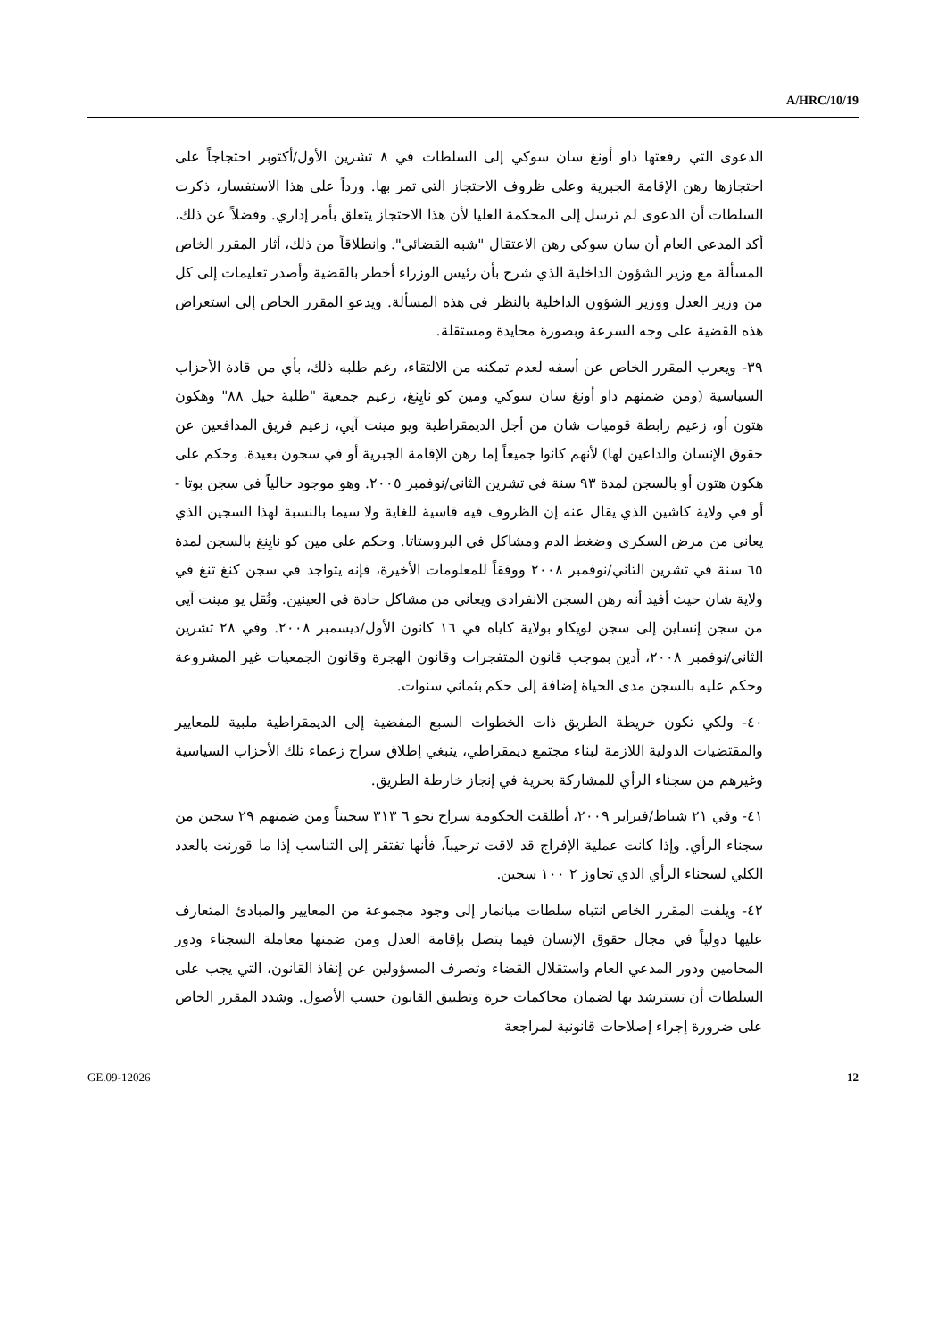A/HRC/10/19
الدعوى التي رفعتها داو أونغ سان سوكي إلى السلطات في ٨ تشرين الأول/أكتوبر احتجاجاً على احتجازها رهن الإقامة الجبرية وعلى ظروف الاحتجاز التي تمر بها. ورداً على هذا الاستفسار، ذكرت السلطات أن الدعوى لم ترسل إلى المحكمة العليا لأن هذا الاحتجاز يتعلق بأمر إداري. وفضلاً عن ذلك، أكد المدعي العام أن سان سوكي رهن الاعتقال "شبه القضائي". وانطلاقاً من ذلك، أثار المقرر الخاص المسألة مع وزير الشؤون الداخلية الذي شرح بأن رئيس الوزراء أخطر بالقضية وأصدر تعليمات إلى كل من وزير العدل ووزير الشؤون الداخلية بالنظر في هذه المسألة. ويدعو المقرر الخاص إلى استعراض هذه القضية على وجه السرعة وبصورة محايدة ومستقلة.
٣٩- ويعرب المقرر الخاص عن أسفه لعدم تمكنه من الالتقاء، رغم طلبه ذلك، بأي من قادة الأحزاب السياسية (ومن ضمنهم داو أونغ سان سوكي ومين كو نايِنغ، زعيم جمعية "طلبة جيل ٨٨" وهكون هتون أو، زعيم رابطة قوميات شان من أجل الديمقراطية ويو مينت آيي، زعيم فريق المدافعين عن حقوق الإنسان والداعين لها) لأنهم كانوا جميعاً إما رهن الإقامة الجبرية أو في سجون بعيدة. وحكم على هكون هتون أو بالسجن لمدة ٩٣ سنة في تشرين الثاني/نوفمبر ٢٠٠٥. وهو موجود حالياً في سجن بوتا - أو في ولاية كاشين الذي يقال عنه إن الظروف فيه قاسية للغاية ولا سيما بالنسبة لهذا السجين الذي يعاني من مرض السكري وضغط الدم ومشاكل في البروستاتا. وحكم على مين كو نايِنغ بالسجن لمدة ٦٥ سنة في تشرين الثاني/نوفمبر ٢٠٠٨ ووفقاً للمعلومات الأخيرة، فإنه يتواجد في سجن كنغ تنغ في ولاية شان حيث أفيد أنه رهن السجن الانفرادي ويعاني من مشاكل حادة في العينين. ونُقل يو مينت آيي من سجن إنساين إلى سجن لويكاو بولاية كاياه في ١٦ كانون الأول/ديسمبر ٢٠٠٨. وفي ٢٨ تشرين الثاني/نوفمبر ٢٠٠٨، أدين بموجب قانون المتفجرات وقانون الهجرة وقانون الجمعيات غير المشروعة وحكم عليه بالسجن مدى الحياة إضافة إلى حكم بثماني سنوات.
٤٠- ولكي تكون خريطة الطريق ذات الخطوات السبع المفضية إلى الديمقراطية ملبية للمعايير والمقتضيات الدولية اللازمة لبناء مجتمع ديمقراطي، ينبغي إطلاق سراح زعماء تلك الأحزاب السياسية وغيرهم من سجناء الرأي للمشاركة بحرية في إنجاز خارطة الطريق.
٤١- وفي ٢١ شباط/فبراير ٢٠٠٩، أطلقت الحكومة سراح نحو ٦ ٣١٣ سجيناً ومن ضمنهم ٢٩ سجين من سجناء الرأي. وإذا كانت عملية الإفراج قد لاقت ترحيباً، فأنها تفتقر إلى التناسب إذا ما قورنت بالعدد الكلي لسجناء الرأي الذي تجاوز ٢ ١٠٠ سجين.
٤٢- ويلفت المقرر الخاص انتباه سلطات ميانمار إلى وجود مجموعة من المعايير والمبادئ المتعارف عليها دولياً في مجال حقوق الإنسان فيما يتصل بإقامة العدل ومن ضمنها معاملة السجناء ودور المحامين ودور المدعي العام واستقلال القضاء وتصرف المسؤولين عن إنفاذ القانون، التي يجب على السلطات أن تسترشد بها لضمان محاكمات حرة وتطبيق القانون حسب الأصول. وشدد المقرر الخاص على ضرورة إجراء إصلاحات قانونية لمراجعة
GE.09-12026 12